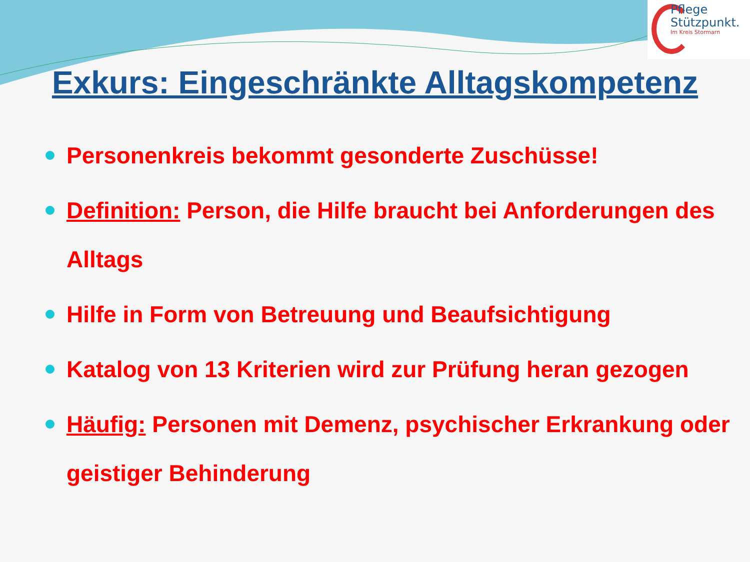Pflege
Stützpunkt.
Im Kreis Stormarn
Exkurs: Eingeschränkte Alltagskompetenz
Personenkreis bekommt gesonderte Zuschüsse!
Definition: Person, die Hilfe braucht bei Anforderungen des Alltags
Hilfe in Form von Betreuung und Beaufsichtigung
Katalog von 13 Kriterien wird zur Prüfung heran gezogen
Häufig: Personen mit Demenz, psychischer Erkrankung oder geistiger Behinderung